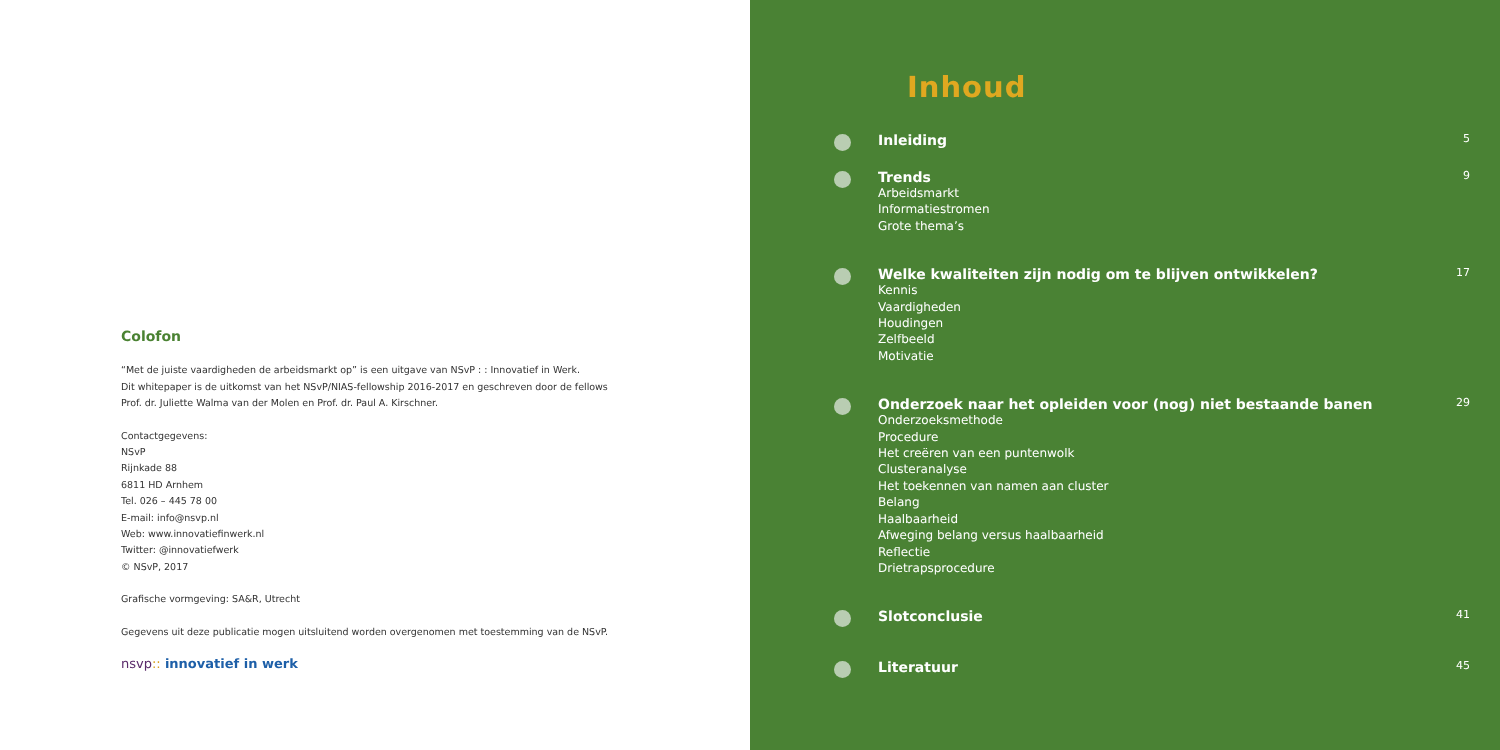Colofon
“Met de juiste vaardigheden de arbeidsmarkt op” is een uitgave van NSvP : : Innovatief in Werk.
Dit whitepaper is de uitkomst van het NSvP/NIAS-fellowship 2016-2017 en geschreven door de fellows
Prof. dr. Juliette Walma van der Molen en Prof. dr. Paul A. Kirschner.
Contactgegevens:
NSvP
Rijnkade 88
6811 HD Arnhem
Tel. 026 – 445 78 00
E-mail: info@nsvp.nl
Web: www.innovatiefinwerk.nl
Twitter: @innovatiefwerk
© NSvP, 2017
Grafische vormgeving: SA&R, Utrecht
Gegevens uit deze publicatie mogen uitsluitend worden overgenomen met toestemming van de NSvP.
nsvp:: innovatief in werk
Inhoud
Inleiding 5
Trends 9
Arbeidsmarkt
Informatiestromen
Grote thema’s
Welke kwaliteiten zijn nodig om te blijven ontwikkelen? 17
Kennis
Vaardigheden
Houdingen
Zelfbeeld
Motivatie
Onderzoek naar het opleiden voor (nog) niet bestaande banen 29
Onderzoeksmethode
Procedure
Het creëren van een puntenwolk
Clusteranalyse
Het toekennen van namen aan cluster
Belang
Haalbaarheid
Afweging belang versus haalbaarheid
Reflectie
Drietrapsprocedure
Slotconclusie 41
Literatuur 45